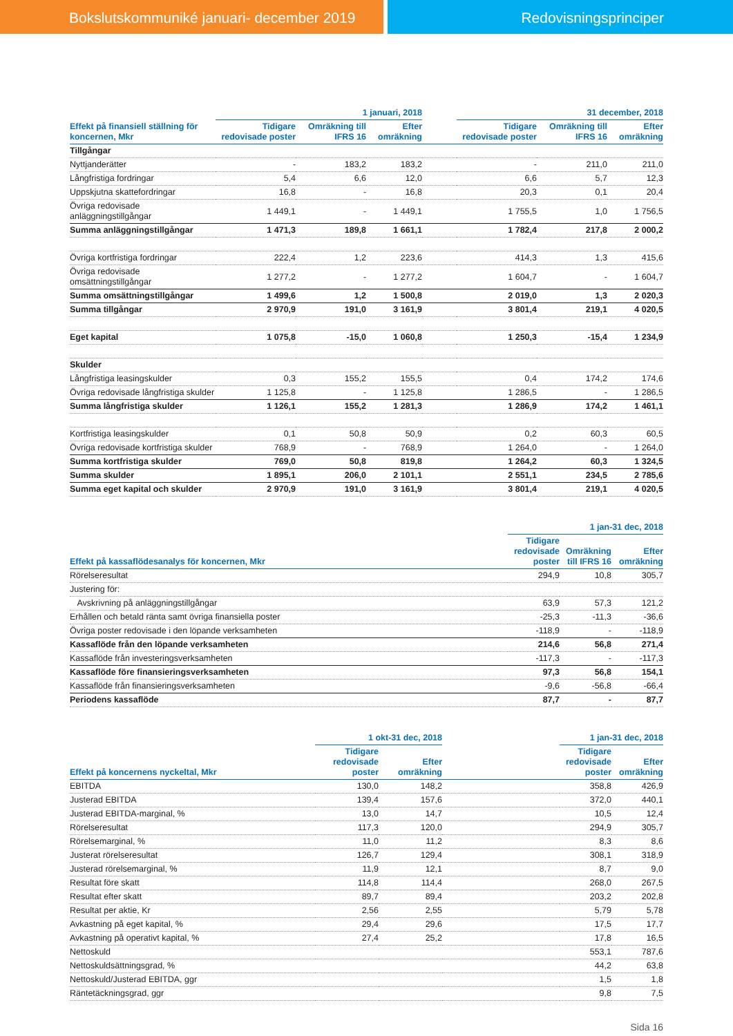Bokslutskommuniké januari- december 2019 Redovisningsprinciper
| | 1 januari, 2018 | | | | 31 december, 2018 | | |
| --- | --- | --- | --- | --- | --- | --- | --- |
| Effekt på finansiell ställning för koncernen, Mkr | Tidigare redovisade poster | Omräkning till IFRS 16 | Efter omräkning | | Tidigare redovisade poster | Omräkning till IFRS 16 | Efter omräkning |
| Tillgångar | | | | | | | |
| Nyttjanderätter | - | 183,2 | 183,2 | | - | 211,0 | 211,0 |
| Långfristiga fordringar | 5,4 | 6,6 | 12,0 | | 6,6 | 5,7 | 12,3 |
| Uppskjutna skattefordringar | 16,8 | - | 16,8 | | 20,3 | 0,1 | 20,4 |
| Övriga redovisade anläggningstillgångar | 1 449,1 | - | 1 449,1 | | 1 755,5 | 1,0 | 1 756,5 |
| Summa anläggningstillgångar | 1 471,3 | 189,8 | 1 661,1 | | 1 782,4 | 217,8 | 2 000,2 |
| Övriga kortfristiga fordringar | 222,4 | 1,2 | 223,6 | | 414,3 | 1,3 | 415,6 |
| Övriga redovisade omsättningstillgångar | 1 277,2 | - | 1 277,2 | | 1 604,7 | - | 1 604,7 |
| Summa omsättningstillgångar | 1 499,6 | 1,2 | 1 500,8 | | 2 019,0 | 1,3 | 2 020,3 |
| Summa tillgångar | 2 970,9 | 191,0 | 3 161,9 | | 3 801,4 | 219,1 | 4 020,5 |
| Eget kapital | 1 075,8 | -15,0 | 1 060,8 | | 1 250,3 | -15,4 | 1 234,9 |
| Skulder | | | | | | | |
| Långfristiga leasingskulder | 0,3 | 155,2 | 155,5 | | 0,4 | 174,2 | 174,6 |
| Övriga redovisade långfristiga skulder | 1 125,8 | - | 1 125,8 | | 1 286,5 | - | 1 286,5 |
| Summa långfristiga skulder | 1 126,1 | 155,2 | 1 281,3 | | 1 286,9 | 174,2 | 1 461,1 |
| Kortfristiga leasingskulder | 0,1 | 50,8 | 50,9 | | 0,2 | 60,3 | 60,5 |
| Övriga redovisade kortfristiga skulder | 768,9 | - | 768,9 | | 1 264,0 | - | 1 264,0 |
| Summa kortfristiga skulder | 769,0 | 50,8 | 819,8 | | 1 264,2 | 60,3 | 1 324,5 |
| Summa skulder | 1 895,1 | 206,0 | 2 101,1 | | 2 551,1 | 234,5 | 2 785,6 |
| Summa eget kapital och skulder | 2 970,9 | 191,0 | 3 161,9 | | 3 801,4 | 219,1 | 4 020,5 |
| | 1 jan-31 dec, 2018 | | |
| --- | --- | --- | --- |
| Effekt på kassaflödesanalys för koncernen, Mkr | Tidigare redovisade poster | Omräkning till IFRS 16 | Efter omräkning |
| Rörelseresultat | 294,9 | 10,8 | 305,7 |
| Justering för: | | | |
| Avskrivning på anläggningstillgångar | 63,9 | 57,3 | 121,2 |
| Erhållen och betald ränta samt övriga finansiella poster | -25,3 | -11,3 | -36,6 |
| Övriga poster redovisade i den löpande verksamheten | -118,9 | - | -118,9 |
| Kassaflöde från den löpande verksamheten | 214,6 | 56,8 | 271,4 |
| Kassaflöde från investeringsverksamheten | -117,3 | - | -117,3 |
| Kassaflöde före finansieringsverksamheten | 97,3 | 56,8 | 154,1 |
| Kassaflöde från finansieringsverksamheten | -9,6 | -56,8 | -66,4 |
| Periodens kassaflöde | 87,7 | - | 87,7 |
| | 1 okt-31 dec, 2018 | | | 1 jan-31 dec, 2018 | |
| --- | --- | --- | --- | --- | --- |
| Effekt på koncernens nyckeltal, Mkr | Tidigare redovisade poster | Efter omräkning | | Tidigare redovisade poster | Efter omräkning |
| EBITDA | 130,0 | 148,2 | | 358,8 | 426,9 |
| Justerad EBITDA | 139,4 | 157,6 | | 372,0 | 440,1 |
| Justerad EBITDA-marginal, % | 13,0 | 14,7 | | 10,5 | 12,4 |
| Rörelseresultat | 117,3 | 120,0 | | 294,9 | 305,7 |
| Rörelsemarginal, % | 11,0 | 11,2 | | 8,3 | 8,6 |
| Justerat rörelseresultat | 126,7 | 129,4 | | 308,1 | 318,9 |
| Justerad rörelsemarginal, % | 11,9 | 12,1 | | 8,7 | 9,0 |
| Resultat före skatt | 114,8 | 114,4 | | 268,0 | 267,5 |
| Resultat efter skatt | 89,7 | 89,4 | | 203,2 | 202,8 |
| Resultat per aktie, Kr | 2,56 | 2,55 | | 5,79 | 5,78 |
| Avkastning på eget kapital, % | 29,4 | 29,6 | | 17,5 | 17,7 |
| Avkastning på operativt kapital, % | 27,4 | 25,2 | | 17,8 | 16,5 |
| Nettoskuld | | | | 553,1 | 787,6 |
| Nettoskuldsättningsgrad, % | | | | 44,2 | 63,8 |
| Nettoskuld/Justerad EBITDA, ggr | | | | 1,5 | 1,8 |
| Räntetäckningsgrad, ggr | | | | 9,8 | 7,5 |
Sida 16